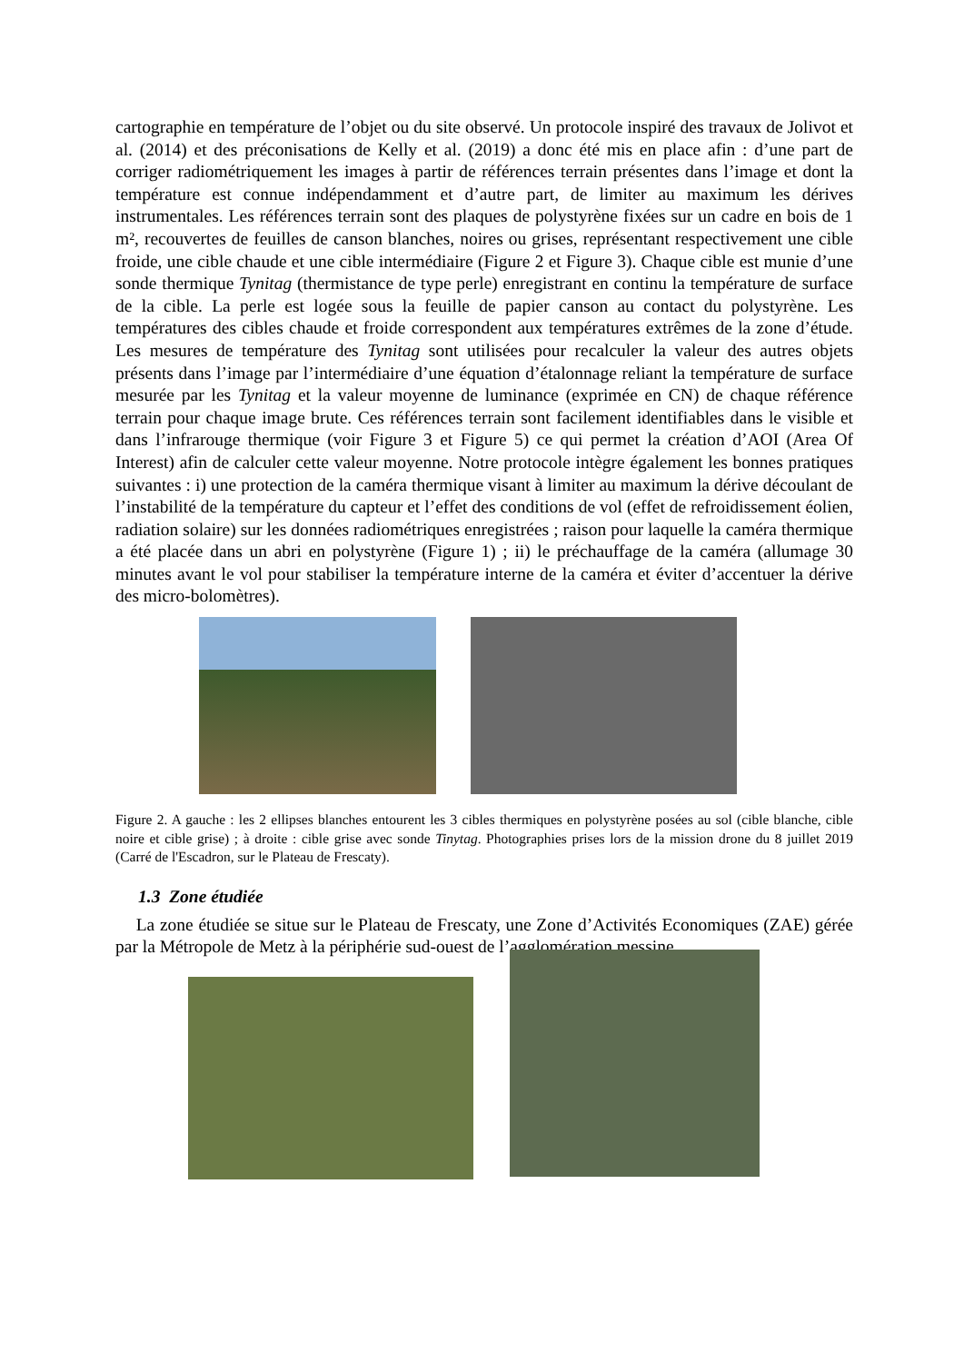cartographie en température de l’objet ou du site observé. Un protocole inspiré des travaux de Jolivot et al. (2014) et des préconisations de Kelly et al. (2019) a donc été mis en place afin : d’une part de corriger radiométriquement les images à partir de références terrain présentes dans l’image et dont la température est connue indépendamment et d’autre part, de limiter au maximum les dérives instrumentales. Les références terrain sont des plaques de polystyrène fixées sur un cadre en bois de 1 m², recouvertes de feuilles de canson blanches, noires ou grises, représentant respectivement une cible froide, une cible chaude et une cible intermédiaire (Figure 2 et Figure 3). Chaque cible est munie d’une sonde thermique Tynitag (thermistance de type perle) enregistrant en continu la température de surface de la cible. La perle est logée sous la feuille de papier canson au contact du polystyrène. Les températures des cibles chaude et froide correspondent aux températures extrêmes de la zone d’étude. Les mesures de température des Tynitag sont utilisées pour recalculer la valeur des autres objets présents dans l’image par l’intermédiaire d’une équation d’étalonnage reliant la température de surface mesurée par les Tynitag et la valeur moyenne de luminance (exprimée en CN) de chaque référence terrain pour chaque image brute. Ces références terrain sont facilement identifiables dans le visible et dans l’infrarouge thermique (voir Figure 3 et Figure 5) ce qui permet la création d’AOI (Area Of Interest) afin de calculer cette valeur moyenne. Notre protocole intègre également les bonnes pratiques suivantes : i) une protection de la caméra thermique visant à limiter au maximum la dérive découlant de l’instabilité de la température du capteur et l’effet des conditions de vol (effet de refroidissement éolien, radiation solaire) sur les données radiométriques enregistrées ; raison pour laquelle la caméra thermique a été placée dans un abri en polystyrène (Figure 1) ; ii) le préchauffage de la caméra (allumage 30 minutes avant le vol pour stabiliser la température interne de la caméra et éviter d’accentuer la dérive des micro-bolomètres).
Figure 2. A gauche : les 2 ellipses blanches entourent les 3 cibles thermiques en polystyrène posées au sol (cible blanche, cible noire et cible grise) ; à droite : cible grise avec sonde Tinytag. Photographies prises lors de la mission drone du 8 juillet 2019 (Carré de l'Escadron, sur le Plateau de Frescaty).
1.3 Zone étudiée
La zone étudiée se situe sur le Plateau de Frescaty, une Zone d’Activités Economiques (ZAE) gérée par la Métropole de Metz à la périphérie sud-ouest de l’agglomération messine.